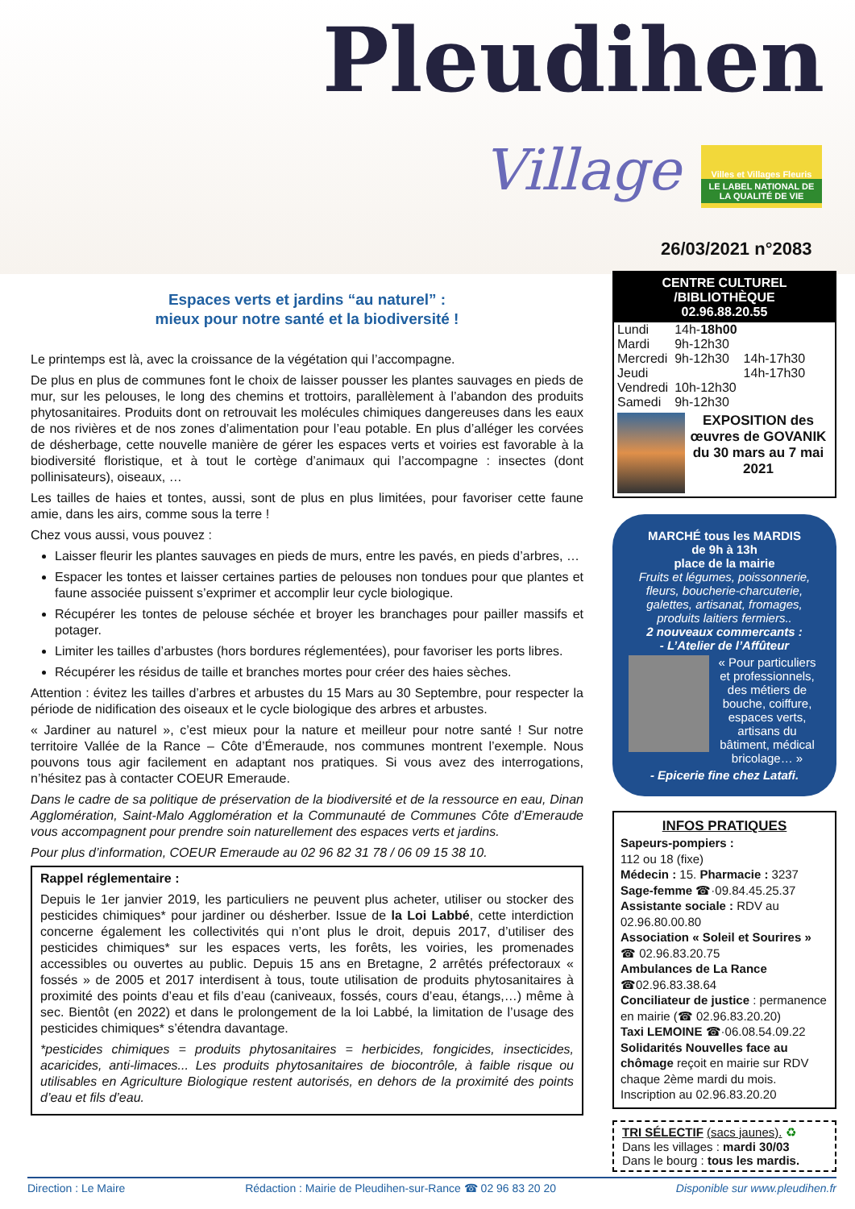Pleudihen
Village
Villes et Villages Fleuris
LE LABEL NATIONAL DE LA QUALITÉ DE VIE
26/03/2021 n°2083
Espaces verts et jardins “au naturel” :
mieux pour notre santé et la biodiversité !
Le printemps est là, avec la croissance de la végétation qui l’accompagne.
De plus en plus de communes font le choix de laisser pousser les plantes sauvages en pieds de mur, sur les pelouses, le long des chemins et trottoirs, parallèlement à l’abandon des produits phytosanitaires. Produits dont on retrouvait les molécules chimiques dangereuses dans les eaux de nos rivières et de nos zones d’alimentation pour l’eau potable. En plus d’alléger les corvées de désherbage, cette nouvelle manière de gérer les espaces verts et voiries est favorable à la biodiversité floristique, et à tout le cortège d’animaux qui l’accompagne : insectes (dont pollinisateurs), oiseaux, …
Les tailles de haies et tontes, aussi, sont de plus en plus limitées, pour favoriser cette faune amie, dans les airs, comme sous la terre !
Chez vous aussi, vous pouvez :
Laisser fleurir les plantes sauvages en pieds de murs, entre les pavés, en pieds d’arbres, …
Espacer les tontes et laisser certaines parties de pelouses non tondues pour que plantes et faune associée puissent s’exprimer et accomplir leur cycle biologique.
Récupérer les tontes de pelouse séchée et broyer les branchages pour pailler massifs et potager.
Limiter les tailles d’arbustes (hors bordures réglementées), pour favoriser les ports libres.
Récupérer les résidus de taille et branches mortes pour créer des haies sèches.
Attention : évitez les tailles d’arbres et arbustes du 15 Mars au 30 Septembre, pour respecter la période de nidification des oiseaux et le cycle biologique des arbres et arbustes.
« Jardiner au naturel », c’est mieux pour la nature et meilleur pour notre santé ! Sur notre territoire Vallée de la Rance – Côte d’Émeraude, nos communes montrent l’exemple. Nous pouvons tous agir facilement en adaptant nos pratiques. Si vous avez des interrogations, n’hésitez pas à contacter COEUR Emeraude.
Dans le cadre de sa politique de préservation de la biodiversité et de la ressource en eau, Dinan Agglomération, Saint-Malo Agglomération et la Communauté de Communes Côte d’Emeraude vous accompagnent pour prendre soin naturellement des espaces verts et jardins.
Pour plus d’information, COEUR Emeraude au 02 96 82 31 78 / 06 09 15 38 10.
Rappel réglementaire :
Depuis le 1er janvier 2019, les particuliers ne peuvent plus acheter, utiliser ou stocker des pesticides chimiques* pour jardiner ou désherber. Issue de la Loi Labbé, cette interdiction concerne également les collectivités qui n’ont plus le droit, depuis 2017, d’utiliser des pesticides chimiques* sur les espaces verts, les forêts, les voiries, les promenades accessibles ou ouvertes au public. Depuis 15 ans en Bretagne, 2 arrêtés préfectoraux « fossés » de 2005 et 2017 interdisent à tous, toute utilisation de produits phytosanitaires à proximité des points d’eau et fils d’eau (caniveaux, fossés, cours d’eau, étangs,…) même à sec. Bientôt (en 2022) et dans le prolongement de la loi Labbé, la limitation de l’usage des pesticides chimiques* s’étendra davantage.
*pesticides chimiques = produits phytosanitaires = herbicides, fongicides, insecticides, acaricides, anti-limaces... Les produits phytosanitaires de biocontrôle, à faible risque ou utilisables en Agriculture Biologique restent autorisés, en dehors de la proximité des points d’eau et fils d’eau.
CENTRE CULTUREL /BIBLIOTHÈQUE
02.96.88.20.55
| Lundi | 14h- 18h00 | |
| Mardi | 9h-12h30 | |
| Mercredi | 9h-12h30 | 14h-17h30 |
| Jeudi | | 14h-17h30 |
| Vendredi | 10h-12h30 | |
| Samedi | 9h-12h30 | |
EXPOSITION des œuvres de GOVANIK
du 30 mars au 7 mai 2021
MARCHÉ tous les MARDIS
de 9h à 13h
place de la mairie
Fruits et légumes, poissonnerie, fleurs, boucherie-charcuterie, galettes, artisanat, fromages, produits laitiers fermiers..
2 nouveaux commercants :
- L’Atelier de l’Affûteur
« Pour particuliers et professionnels, des métiers de bouche, coiffure, espaces verts, artisans du bâtiment, médical bricolage… »
- Epicerie fine chez Latafi.
INFOS PRATIQUES
Sapeurs-pompiers :
112 ou 18 (fixe)
Médecin : 15. Pharmacie : 3237
Sage-femme ☎·09.84.45.25.37
Assistante sociale : RDV au 02.96.80.00.80
Association « Soleil et Sourires » ☎ 02.96.83.20.75
Ambulances de La Rance ☎02.96.83.38.64
Conciliateur de justice : permanence en mairie (☎ 02.96.83.20.20)
Taxi LEMOINE ☎·06.08.54.09.22
Solidarités Nouvelles face au chômage reçoit en mairie sur RDV chaque 2ème mardi du mois. Inscription au 02.96.83.20.20
TRI SÉLECTIF (sacs jaunes). ♻
Dans les villages : mardi 30/03
Dans le bourg : tous les mardis.
Direction : Le Maire Rédaction : Mairie de Pleudihen-sur-Rance ☎ 02 96 83 20 20 Disponible sur www.pleudihen.fr